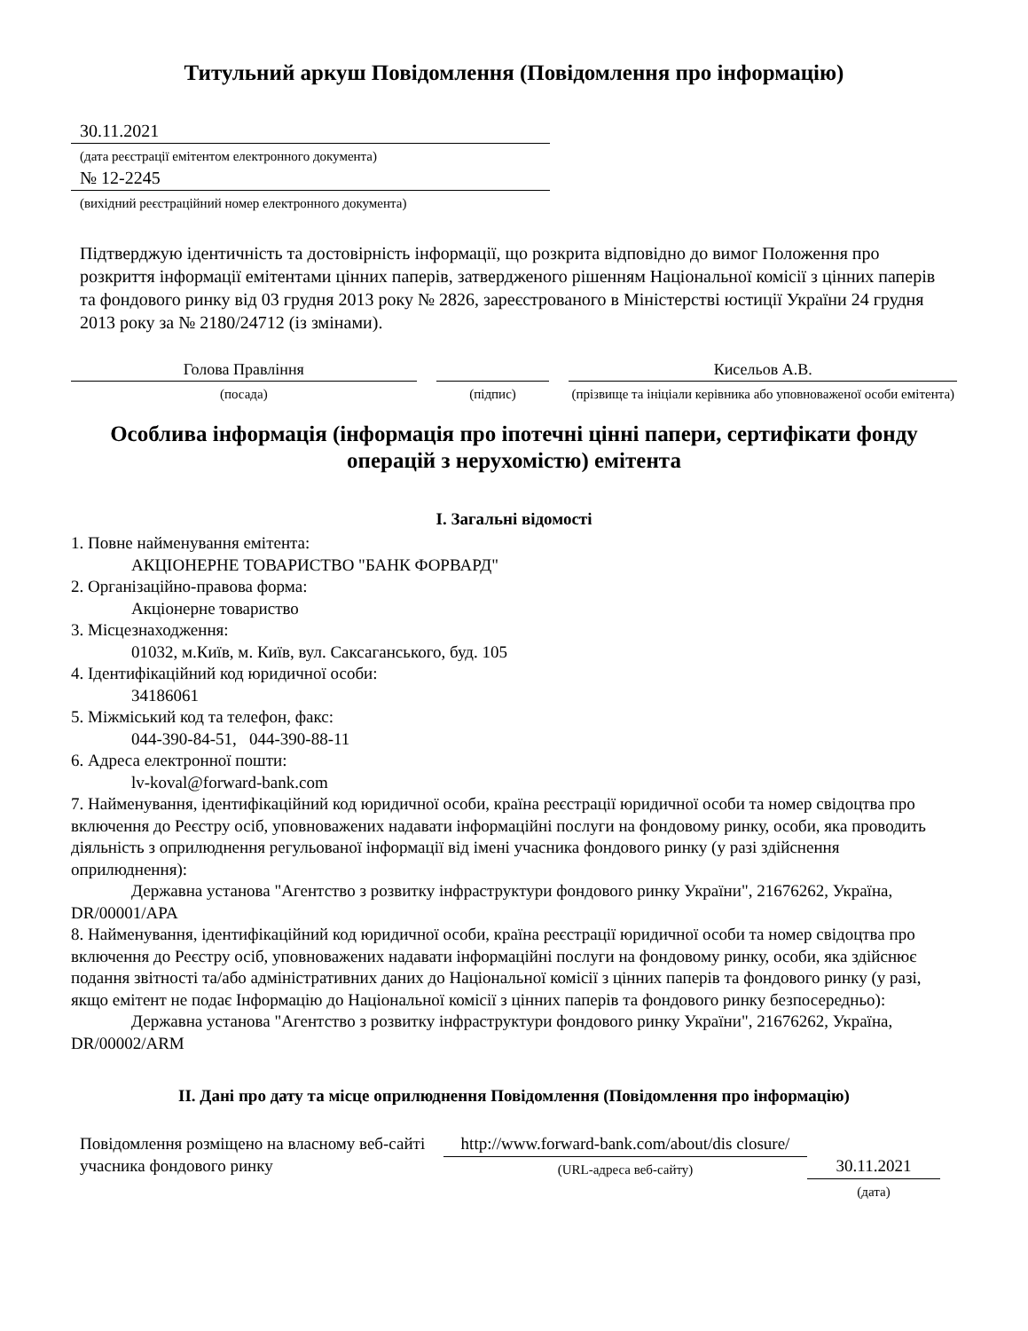Титульний аркуш Повідомлення (Повідомлення про інформацію)
30.11.2021
(дата реєстрації емітентом електронного документа)
№ 12-2245
(вихідний реєстраційний номер електронного документа)
Підтверджую ідентичність та достовірність інформації, що розкрита відповідно до вимог Положення про розкриття інформації емітентами цінних паперів, затвердженого рішенням Національної комісії з цінних паперів та фондового ринку від 03 грудня 2013 року № 2826, зареєстрованого в Міністерстві юстиції України 24 грудня 2013 року за № 2180/24712 (із змінами).
Голова Правління
(посада)
(підпис)
Кисельов А.В.
(прізвище та ініціали керівника або уповноваженої особи емітента)
Особлива інформація (інформація про іпотечні цінні папери, сертифікати фонду операцій з нерухомістю) емітента
I. Загальні відомості
1. Повне найменування емітента:
АКЦІОНЕРНЕ ТОВАРИСТВО "БАНК ФОРВАРД"
2. Організаційно-правова форма:
Акціонерне товариство
3. Місцезнаходження:
01032, м.Київ, м. Київ, вул. Саксаганського, буд. 105
4. Ідентифікаційний код юридичної особи:
34186061
5. Міжміський код та телефон, факс:
044-390-84-51, 044-390-88-11
6. Адреса електронної пошти:
lv-koval@forward-bank.com
7. Найменування, ідентифікаційний код юридичної особи, країна реєстрації юридичної особи та номер свідоцтва про включення до Реєстру осіб, уповноважених надавати інформаційні послуги на фондовому ринку, особи, яка проводить діяльність з оприлюднення регульованої інформації від імені учасника фондового ринку (у разі здійснення оприлюднення):
Державна установа "Агентство з розвитку інфраструктури фондового ринку України", 21676262, Україна, DR/00001/APA
8. Найменування, ідентифікаційний код юридичної особи, країна реєстрації юридичної особи та номер свідоцтва про включення до Реєстру осіб, уповноважених надавати інформаційні послуги на фондовому ринку, особи, яка здійснює подання звітності та/або адміністративних даних до Національної комісії з цінних паперів та фондового ринку (у разі, якщо емітент не подає Інформацію до Національної комісії з цінних паперів та фондового ринку безпосередньо):
Державна установа "Агентство з розвитку інфраструктури фондового ринку України", 21676262, Україна, DR/00002/ARM
II. Дані про дату та місце оприлюднення Повідомлення (Повідомлення про інформацію)
Повідомлення розміщено на власному веб-сайті учасника фондового ринку
http://www.forward-bank.com/about/dis closure/
(URL-адреса веб-сайту)
30.11.2021
(дата)